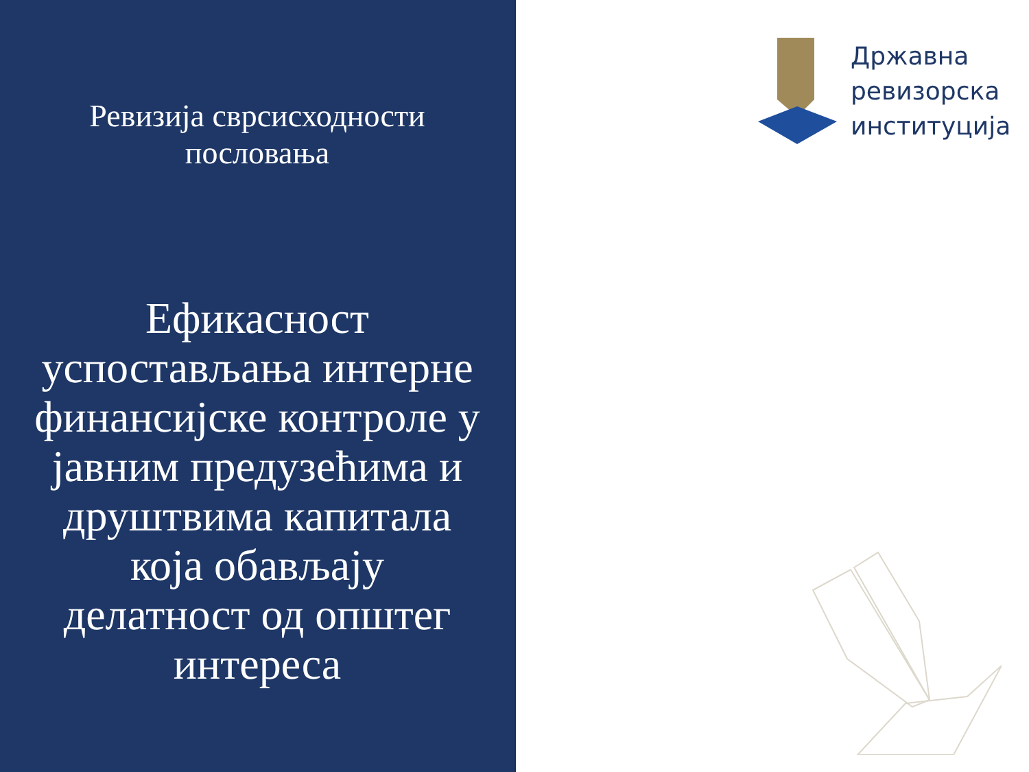Ревизија сврсисходности пословања
Ефикасност успостављања интерне финансијске контроле у јавним предузећима и друштвима капитала која обављају делатност од општег интереса
Државна
ревизорска
институција